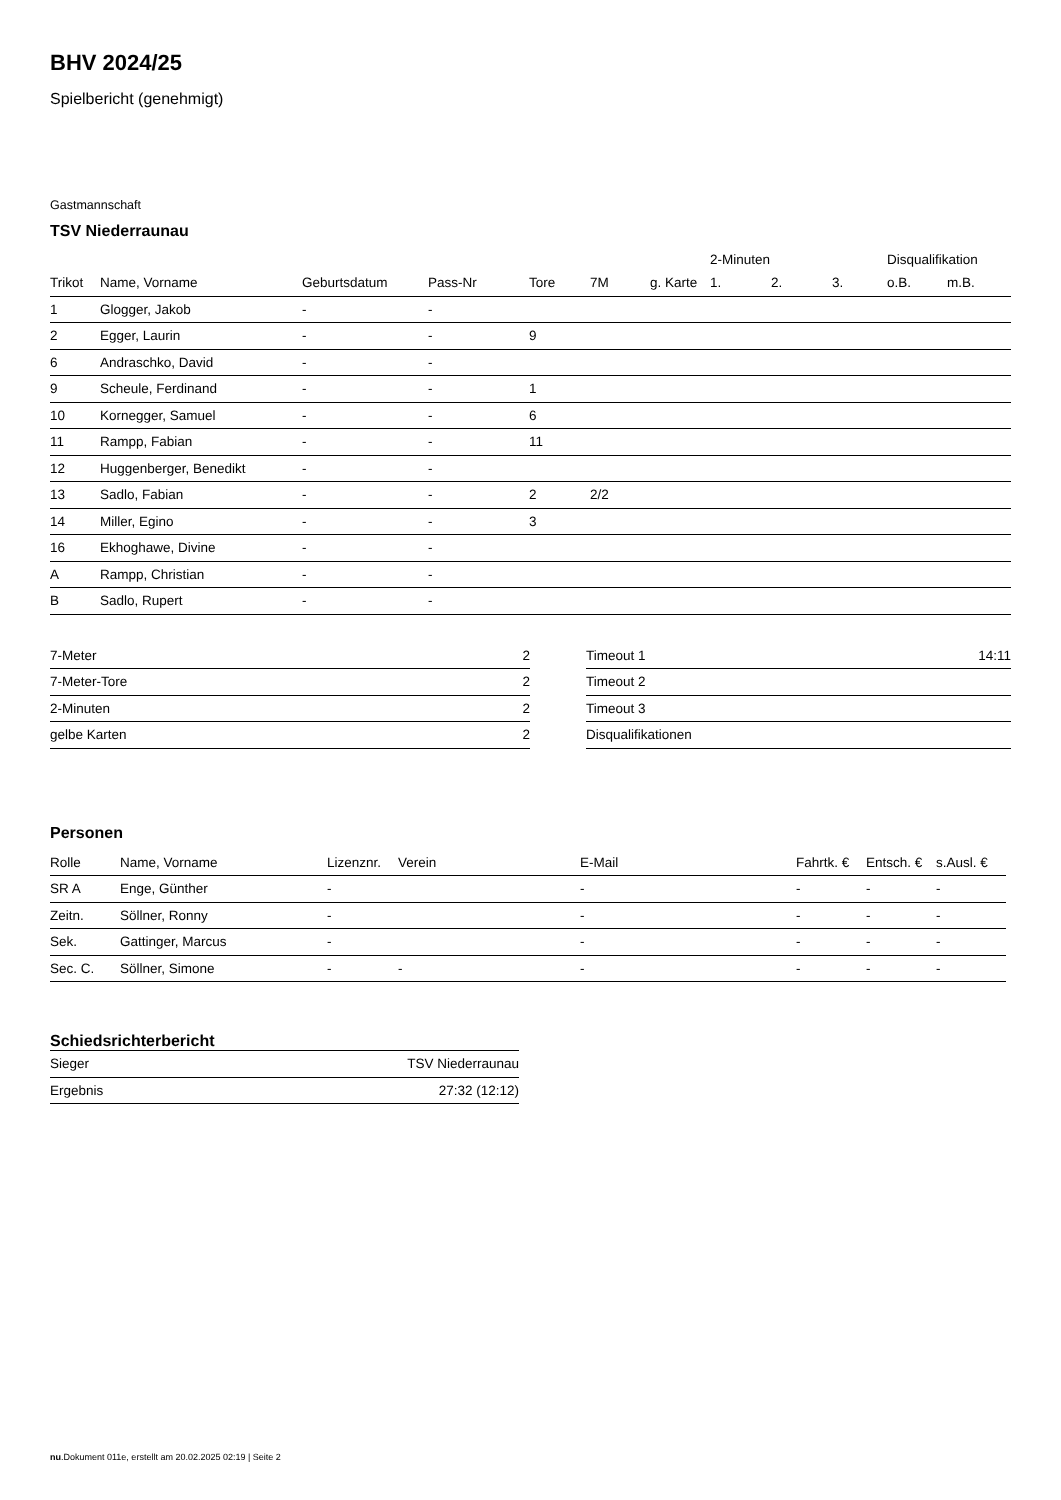BHV 2024/25
Spielbericht (genehmigt)
Gastmannschaft
TSV Niederraunau
| | | | | | | | 2-Minuten | | | Disqualifikation | |
| --- | --- | --- | --- | --- | --- | --- | --- | --- | --- | --- | --- |
| Trikot | Name, Vorname | Geburtsdatum | Pass-Nr | Tore | 7M | g. Karte | 1. | 2. | 3. | o.B. | m.B. |
| 1 | Glogger, Jakob | - | - | | | | | | | | |
| 2 | Egger, Laurin | - | - | 9 | | | | | | | |
| 6 | Andraschko, David | - | - | | | | | | | | |
| 9 | Scheule, Ferdinand | - | - | 1 | | | | | | | |
| 10 | Kornegger, Samuel | - | - | 6 | | | | | | | |
| 11 | Rampp, Fabian | - | - | 11 | | | | | | | |
| 12 | Huggenberger, Benedikt | - | - | | | | | | | | |
| 13 | Sadlo, Fabian | - | - | 2 | 2/2 | | | | | | |
| 14 | Miller, Egino | - | - | 3 | | | | | | | |
| 16 | Ekhoghawe, Divine | - | - | | | | | | | | |
| A | Rampp, Christian | - | - | | | | | | | | |
| B | Sadlo, Rupert | - | - | | | | | | | | |
| 7-Meter | 2 |
| 7-Meter-Tore | 2 |
| 2-Minuten | 2 |
| gelbe Karten | 2 |
| Timeout 1 | 14:11 |
| Timeout 2 | |
| Timeout 3 | |
| Disqualifikationen | |
Personen
| Rolle | Name, Vorname | Lizenznr. | Verein | E-Mail | Fahrtk. € | Entsch. € | s.Ausl. € |
| --- | --- | --- | --- | --- | --- | --- | --- |
| SR A | Enge, Günther | - | | - | - | - | - |
| Zeitn. | Söllner, Ronny | - | | - | - | - | - |
| Sek. | Gattinger, Marcus | - | | - | - | - | - |
| Sec. C. | Söllner, Simone | - | - | - | - | - | - |
Schiedsrichterbericht
| Sieger | TSV Niederraunau |
| Ergebnis | 27:32 (12:12) |
nu.Dokument 011e, erstellt am 20.02.2025 02:19 | Seite 2